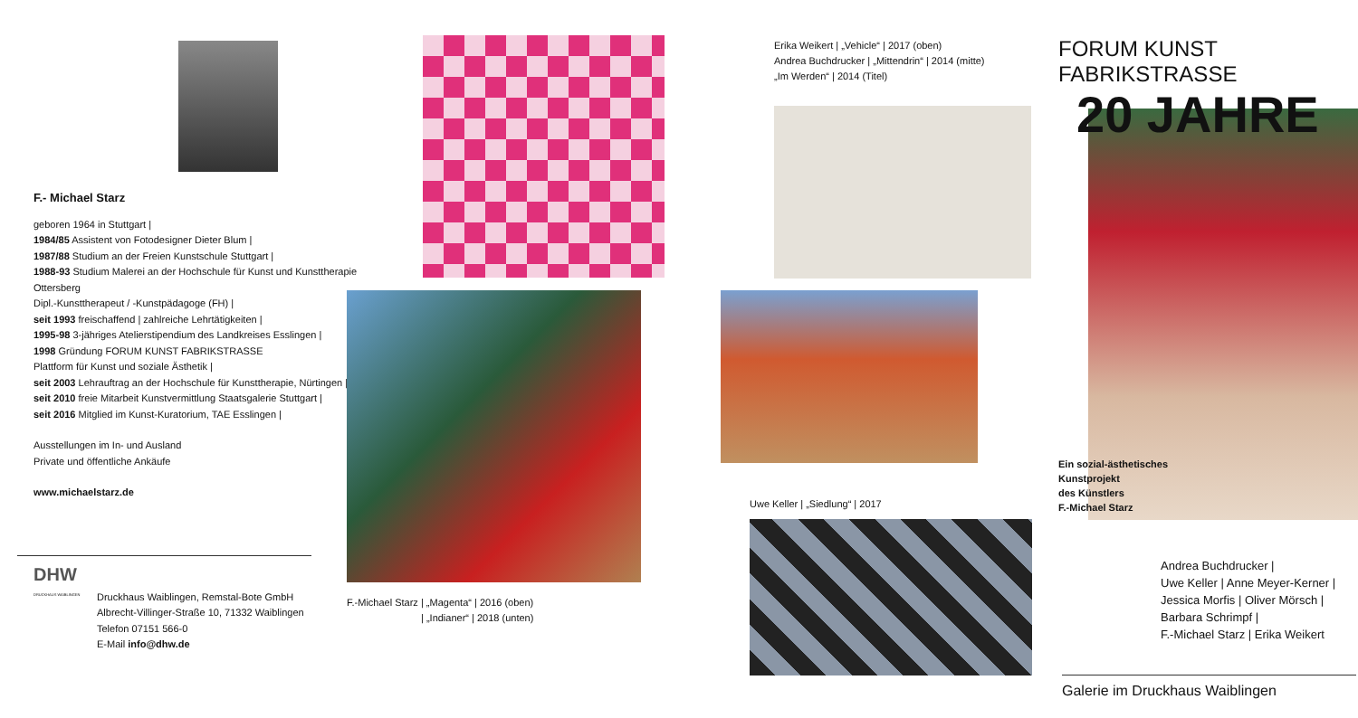F.- Michael Starz
geboren 1964 in Stuttgart |
1984/85 Assistent von Fotodesigner Dieter Blum |
1987/88 Studium an der Freien Kunstschule Stuttgart |
1988-93 Studium Malerei an der Hochschule für Kunst und Kunsttherapie Ottersberg
Dipl.-Kunsttherapeut / -Kunstpädagoge (FH) |
seit 1993 freischaffend | zahlreiche Lehrtätigkeiten |
1995-98 3-jähriges Atelierstipendium des Landkreises Esslingen |
1998 Gründung FORUM KUNST FABRIKSTRASSE
Plattform für Kunst und soziale Ästhetik |
seit 2003 Lehrauftrag an der Hochschule für Kunsttherapie, Nürtingen |
seit 2010 freie Mitarbeit Kunstvermittlung Staatsgalerie Stuttgart |
seit 2016 Mitglied im Kunst-Kuratorium, TAE Esslingen |
Ausstellungen im In- und Ausland
Private und öffentliche Ankäufe
www.michaelstarz.de
DHW
DRUCKHAUS WAIBLINGEN
Druckhaus Waiblingen, Remstal-Bote GmbH
Albrecht-Villinger-Straße 10, 71332 Waiblingen
Telefon 07151 566-0
E-Mail info@dhw.de
F.-Michael Starz | „Magenta“ | 2016 (oben)
| „Indianer“ | 2018 (unten)
Erika Weikert | „Vehicle“ | 2017 (oben)
Andrea Buchdrucker | „Mittendrin“ | 2014 (mitte)
„Im Werden“ | 2014 (Titel)
Uwe Keller | „Siedlung“ | 2017
FORUM KUNST FABRIKSTRASSE
20 JAHRE
Ein sozial-ästhetisches
Kunstprojekt
des Künstlers
F.-Michael Starz
Andrea Buchdrucker |
Uwe Keller | Anne Meyer-Kerner |
Jessica Morfis | Oliver Mörsch |
Barbara Schrimpf |
F.-Michael Starz | Erika Weikert
Galerie im Druckhaus Waiblingen